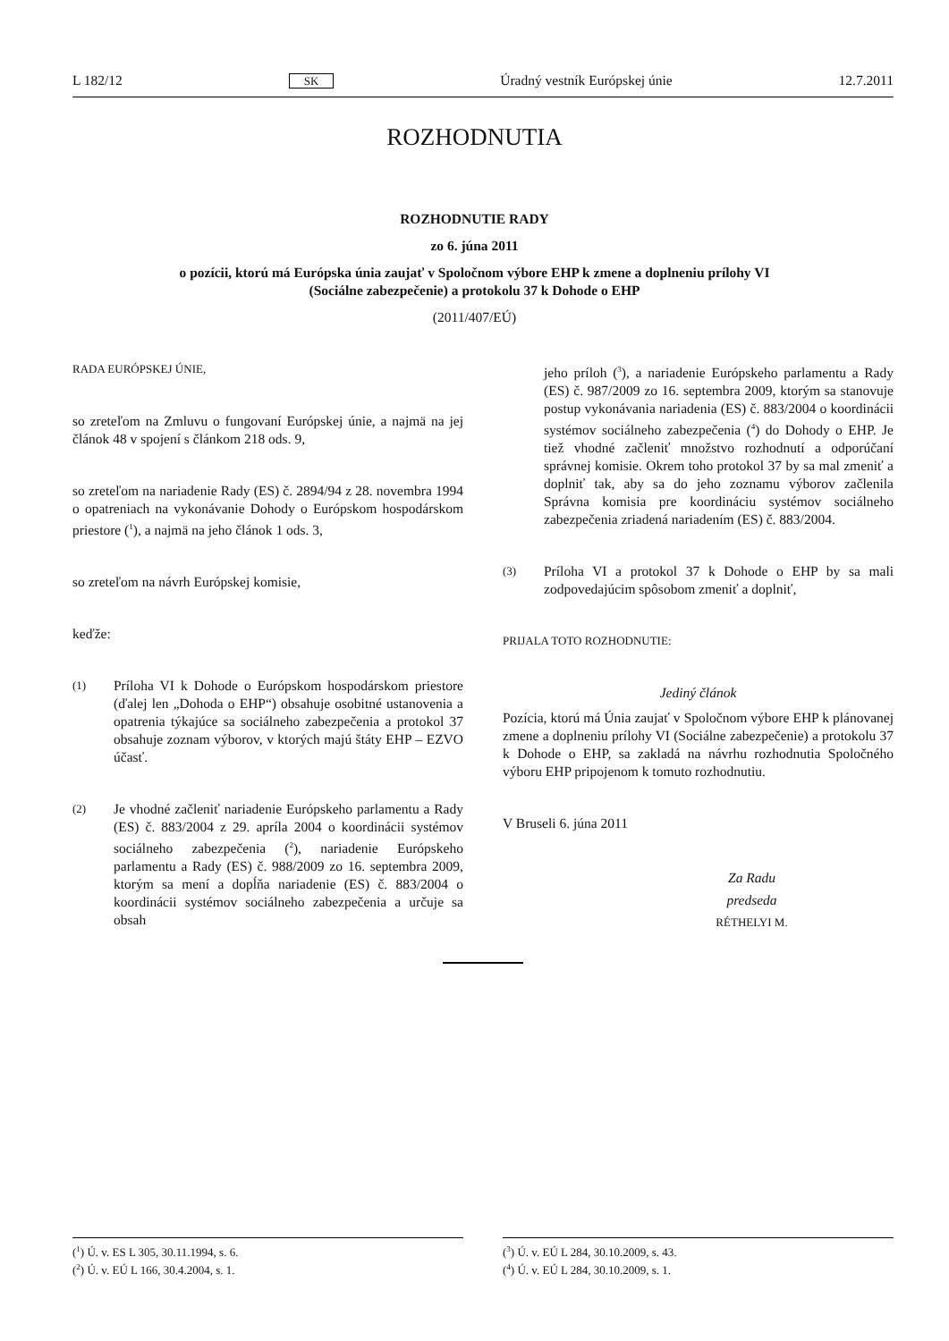L 182/12 SK Úradný vestník Európskej únie 12.7.2011
ROZHODNUTIA
ROZHODNUTIE RADY
zo 6. júna 2011
o pozícii, ktorú má Európska únia zaujať v Spoločnom výbore EHP k zmene a doplneniu prílohy VI
(Sociálne zabezpečenie) a protokolu 37 k Dohode o EHP
(2011/407/EÚ)
RADA EURÓPSKEJ ÚNIE,
so zreteľom na Zmluvu o fungovaní Európskej únie, a najmä na jej článok 48 v spojení s článkom 218 ods. 9,
so zreteľom na nariadenie Rady (ES) č. 2894/94 z 28. novembra 1994 o opatreniach na vykonávanie Dohody o Európskom hospodárskom priestore (<sup>1</sup>), a najmä na jeho článok 1 ods. 3,
so zreteľom na návrh Európskej komisie,
keďže:
(1) Príloha VI k Dohode o Európskom hospodárskom priestore (ďalej len „Dohoda o EHP“) obsahuje osobitné ustanovenia a opatrenia týkajúce sa sociálneho zabezpečenia a protokol 37 obsahuje zoznam výborov, v ktorých majú štáty EHP – EZVO účasť.
(2) Je vhodné začleniť nariadenie Európskeho parlamentu a Rady (ES) č. 883/2004 z 29. apríla 2004 o koordinácii systémov sociálneho zabezpečenia (<sup>2</sup>), nariadenie Európskeho parlamentu a Rady (ES) č. 988/2009 zo 16. septembra 2009, ktorým sa mení a dopĺňa nariadenie (ES) č. 883/2004 o koordinácii systémov sociálneho zabezpečenia a určuje sa obsah
jeho príloh (<sup>3</sup>), a nariadenie Európskeho parlamentu a Rady (ES) č. 987/2009 zo 16. septembra 2009, ktorým sa stanovuje postup vykonávania nariadenia (ES) č. 883/2004 o koordinácii systémov sociálneho zabezpečenia (<sup>4</sup>) do Dohody o EHP. Je tiež vhodné začleniť množstvo rozhodnutí a odporúčaní správnej komisie. Okrem toho protokol 37 by sa mal zmeniť a doplniť tak, aby sa do jeho zoznamu výborov začlenila Správna komisia pre koordináciu systémov sociálneho zabezpečenia zriadená nariadením (ES) č. 883/2004.
(3) Príloha VI a protokol 37 k Dohode o EHP by sa mali zodpovedajúcim spôsobom zmeniť a doplniť,
PRIJALA TOTO ROZHODNUTIE:
Jediný článok
Pozícia, ktorú má Únia zaujať v Spoločnom výbore EHP k plánovanej zmene a doplneniu prílohy VI (Sociálne zabezpečenie) a protokolu 37 k Dohode o EHP, sa zakladá na návrhu rozhodnutia Spoločného výboru EHP pripojenom k tomuto rozhodnutiu.
V Bruseli 6. júna 2011
Za Radu
predseda
RÉTHELYI M.
(<sup>1</sup>) Ú. v. ES L 305, 30.11.1994, s. 6.
(<sup>2</sup>) Ú. v. EÚ L 166, 30.4.2004, s. 1.
(<sup>3</sup>) Ú. v. EÚ L 284, 30.10.2009, s. 43.
(<sup>4</sup>) Ú. v. EÚ L 284, 30.10.2009, s. 1.